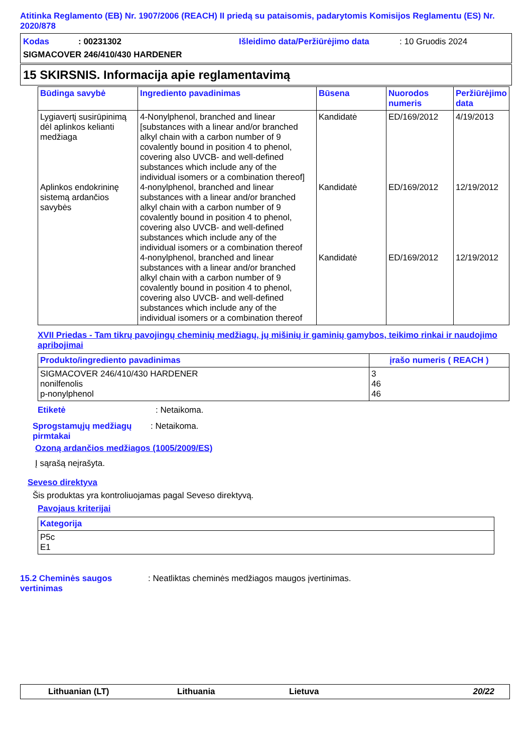Atitinka Reglamento (EB) Nr. 1907/2006 (REACH) II priedą su pataisomis, padarytomis Komisijos Reglamentu (ES) Nr. 2020/878
Kodas: 00231302 Išleidimo data/Peržiūrėjimo data: 10 Gruodis 2024
SIGMACOVER 246/410/430 HARDENER
15 SKIRSNIS. Informacija apie reglamentavimą
| Būdinga savybė | Ingrediento pavadinimas | Būsena | Nuorodos numeris | Peržiūrėjimo data |
| --- | --- | --- | --- | --- |
| Lygiavertį susirūpinimą dėl aplinkos kelianti medžiaga Aplinkos endokrininę sistemą ardančios savybės | 4-Nonylphenol, branched and linear [substances with a linear and/or branched alkyl chain with a carbon number of 9 covalently bound in position 4 to phenol, covering also UVCB- and well-defined substances which include any of the individual isomers or a combination thereof] 4-nonylphenol, branched and linear substances with a linear and/or branched alkyl chain with a carbon number of 9 covalently bound in position 4 to phenol, covering also UVCB- and well-defined substances which include any of the individual isomers or a combination thereof 4-nonylphenol, branched and linear substances with a linear and/or branched alkyl chain with a carbon number of 9 covalently bound in position 4 to phenol, covering also UVCB- and well-defined substances which include any of the individual isomers or a combination thereof | Kandidatė Kandidatė Kandidatė | ED/169/2012 ED/169/2012 ED/169/2012 | 4/19/2013 12/19/2012 12/19/2012 |
XVII Priedas - Tam tikrų pavojingų cheminių medžiagų, jų mišinių ir gaminių gamybos, teikimo rinkai ir naudojimo apribojimai
| Produkto/ingrediento pavadinimas | įrašo numeris ( REACH ) |
| --- | --- |
| SIGMACOVER 246/410/430 HARDENER nonilfenolis p-nonylphenol | 3 46 46 |
Etiketė: Netaikoma.
Sprogstamųjų medžiagų pirmtakai: Netaikoma.
Ozoną ardančios medžiagos (1005/2009/ES)
Į sąrašą neįrašyta.
Seveso direktyva
Šis produktas yra kontroliuojamas pagal Seveso direktyvą.
Pavojaus kriterijai
| Kategorija |
| --- |
| P5c E1 |
15.2 Cheminės saugos vertinimas: Neatliktas cheminės medžiagos maugos įvertinimas.
Lithuanian (LT) Lithuania Lietuva 20/22